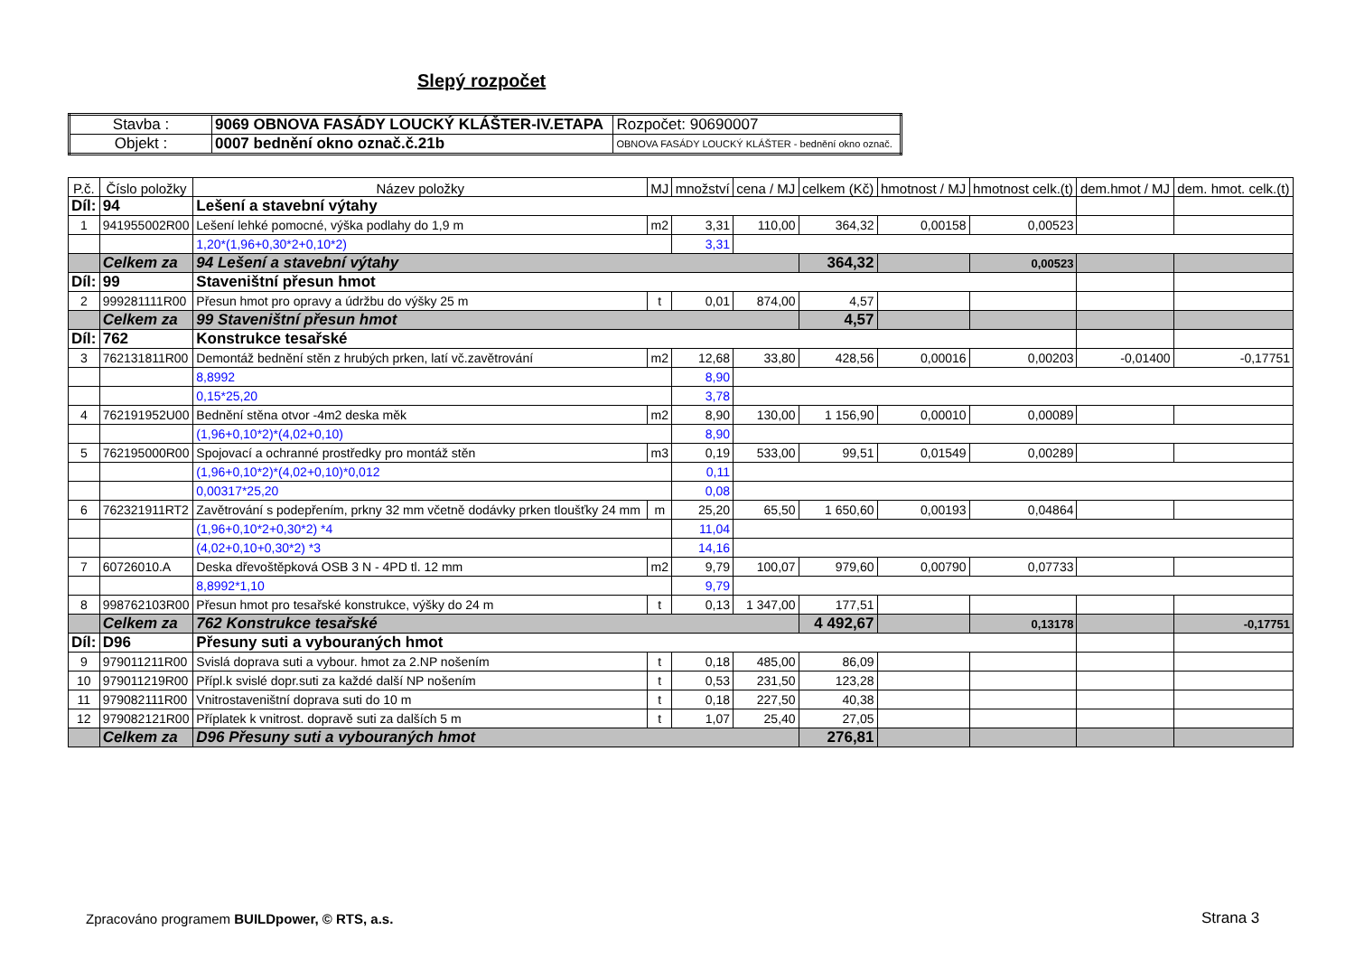Slepý rozpočet
| Stavba : | 9069 OBNOVA FASÁDY LOUCKÝ KLÁŠTER-IV.ETAPA | Rozpočet: 90690007 |
| Objekt : | 0007 bednění okno označ.č.21b | OBNOVA FASÁDY LOUCKÝ KLÁŠTER - bednění okno označ. |
| P.č. | Číslo položky | Název položky | MJ | množství | cena / MJ | celkem (Kč) | hmotnost / MJ | hmotnost celk.(t) | dem.hmot / MJ | dem. hmot. celk.(t) |
| --- | --- | --- | --- | --- | --- | --- | --- | --- | --- | --- |
| Díl: | 94 | Lešení a stavební výtahy | | | | | | | | |
| 1 | 941955002R00 | Lešení lehké pomocné, výška podlahy do 1,9 m | m2 | 3,31 | 110,00 | 364,32 | 0,00158 | 0,00523 | | |
| | | 1,20*(1,96+0,30*2+0,10*2) | | 3,31 | | | | | | |
| | Celkem za | 94 Lešení a stavební výtahy | | | | 364,32 | | 0,00523 | | |
| Díl: | 99 | Staveništní přesun hmot | | | | | | | | |
| 2 | 999281111R00 | Přesun hmot pro opravy a údržbu do výšky 25 m | t | 0,01 | 874,00 | 4,57 | | | | |
| | Celkem za | 99 Staveništní přesun hmot | | | | 4,57 | | | | |
| Díl: | 762 | Konstrukce tesařské | | | | | | | | |
| 3 | 762131811R00 | Demontáž bednění stěn z hrubých prken, latí vč.zavětrování | m2 | 12,68 | 33,80 | 428,56 | 0,00016 | 0,00203 | -0,01400 | -0,17751 |
| | | 8,8992 | | 8,90 | | | | | | |
| | | 0,15*25,20 | | 3,78 | | | | | | |
| 4 | 762191952U00 | Bednění stěna otvor -4m2 deska měk | m2 | 8,90 | 130,00 | 1 156,90 | 0,00010 | 0,00089 | | |
| | | (1,96+0,10*2)*(4,02+0,10) | | 8,90 | | | | | | |
| 5 | 762195000R00 | Spojovací a ochranné prostředky pro montáž stěn | m3 | 0,19 | 533,00 | 99,51 | 0,01549 | 0,00289 | | |
| | | (1,96+0,10*2)*(4,02+0,10)*0,012 | | 0,11 | | | | | | |
| | | 0,00317*25,20 | | 0,08 | | | | | | |
| 6 | 762321911RT2 | Zavětrování s podepřením, prkny 32 mm včetně dodávky prken tloušťky 24 mm | m | 25,20 | 65,50 | 1 650,60 | 0,00193 | 0,04864 | | |
| | | (1,96+0,10*2+0,30*2) *4 | | 11,04 | | | | | | |
| | | (4,02+0,10+0,30*2) *3 | | 14,16 | | | | | | |
| 7 | 60726010.A | Deska dřevoštěpková OSB 3 N - 4PD tl. 12 mm | m2 | 9,79 | 100,07 | 979,60 | 0,00790 | 0,07733 | | |
| | | 8,8992*1,10 | | 9,79 | | | | | | |
| 8 | 998762103R00 | Přesun hmot pro tesařské konstrukce, výšky do 24 m | t | 0,13 | 1 347,00 | 177,51 | | | | |
| | Celkem za | 762 Konstrukce tesařské | | | | 4 492,67 | | 0,13178 | | -0,17751 |
| Díl: | D96 | Přesuny suti a vybouraných hmot | | | | | | | | |
| 9 | 979011211R00 | Svislá doprava suti a vybour. hmot za 2.NP nošením | t | 0,18 | 485,00 | 86,09 | | | | |
| 10 | 979011219R00 | Přípl.k svislé dopr.suti za každé další NP nošením | t | 0,53 | 231,50 | 123,28 | | | | |
| 11 | 979082111R00 | Vnitrostaveništní doprava suti do 10 m | t | 0,18 | 227,50 | 40,38 | | | | |
| 12 | 979082121R00 | Příplatek k vnitrost. dopravě suti za dalších 5 m | t | 1,07 | 25,40 | 27,05 | | | | |
| | Celkem za | D96 Přesuny suti a vybouraných hmot | | | | 276,81 | | | | |
Zpracováno programem BUILDpower, © RTS, a.s.
Strana 3